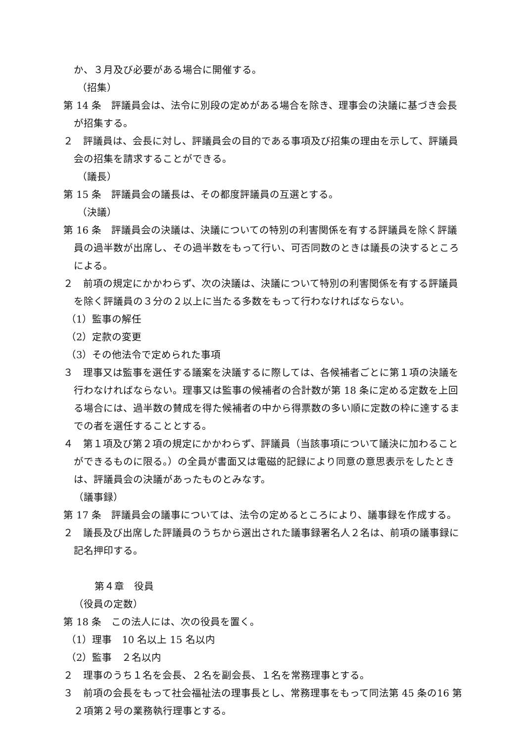か、３月及び必要がある場合に開催する。
（招集）
第 14 条　評議員会は、法令に別段の定めがある場合を除き、理事会の決議に基づき会長が招集する。
２　評議員は、会長に対し、評議員会の目的である事項及び招集の理由を示して、評議員会の招集を請求することができる。
（議長）
第 15 条　評議員会の議長は、その都度評議員の互選とする。
（決議）
第 16 条　評議員会の決議は、決議についての特別の利害関係を有する評議員を除く評議員の過半数が出席し、その過半数をもって行い、可否同数のときは議長の決するところによる。
２　前項の規定にかかわらず、次の決議は、決議について特別の利害関係を有する評議員を除く評議員の３分の２以上に当たる多数をもって行わなければならない。
（1）監事の解任
（2）定款の変更
（3）その他法令で定められた事項
３　理事又は監事を選任する議案を決議するに際しては、各候補者ごとに第１項の決議を行わなければならない。理事又は監事の候補者の合計数が第 18 条に定める定数を上回る場合には、過半数の賛成を得た候補者の中から得票数の多い順に定数の枠に達するまでの者を選任することとする。
４　第１項及び第２項の規定にかかわらず、評議員（当該事項について議決に加わることができるものに限る。）の全員が書面又は電磁的記録により同意の意思表示をしたときは、評議員会の決議があったものとみなす。
（議事録）
第 17 条　評議員会の議事については、法令の定めるところにより、議事録を作成する。
２　議長及び出席した評議員のうちから選出された議事録署名人２名は、前項の議事録に記名押印する。
第４章　役員
（役員の定数）
第 18 条　この法人には、次の役員を置く。
（1）理事　10 名以上 15 名以内
（2）監事　２名以内
２　理事のうち１名を会長、２名を副会長、１名を常務理事とする。
３　前項の会長をもって社会福祉法の理事長とし、常務理事をもって同法第 45 条の16 第２項第２号の業務執行理事とする。